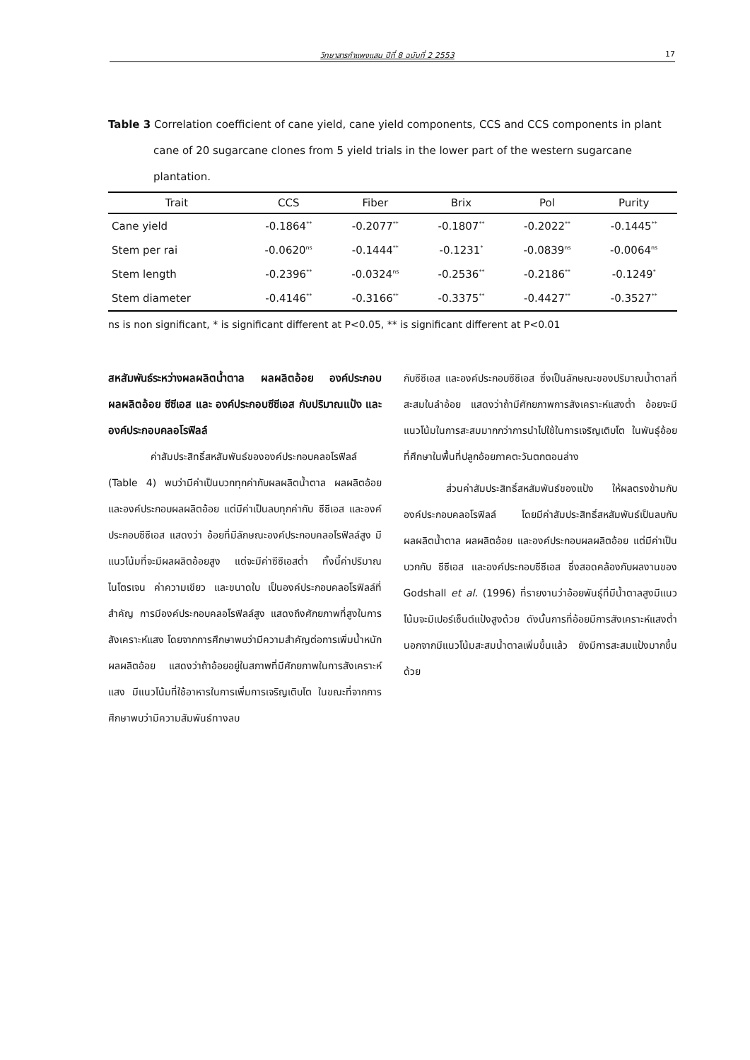วิทยาสารกำแพงแสน ปีที่ 8 ฉบับที่ 2 2553 17
Table 3 Correlation coefficient of cane yield, cane yield components, CCS and CCS components in plant cane of 20 sugarcane clones from 5 yield trials in the lower part of the western sugarcane plantation.
| Trait | CCS | Fiber | Brix | Pol | Purity |
| --- | --- | --- | --- | --- | --- |
| Cane yield | -0.1864<sup>**</sup> | -0.2077<sup>**</sup> | -0.1807<sup>**</sup> | -0.2022<sup>**</sup> | -0.1445<sup>**</sup> |
| Stem per rai | -0.0620<sup>ns</sup> | -0.1444<sup>**</sup> | -0.1231<sup>*</sup> | -0.0839<sup>ns</sup> | -0.0064<sup>ns</sup> |
| Stem length | -0.2396<sup>**</sup> | -0.0324<sup>ns</sup> | -0.2536<sup>**</sup> | -0.2186<sup>**</sup> | -0.1249<sup>*</sup> |
| Stem diameter | -0.4146<sup>**</sup> | -0.3166<sup>**</sup> | -0.3375<sup>**</sup> | -0.4427<sup>**</sup> | -0.3527<sup>**</sup> |
ns is non significant, * is significant different at P<0.05, ** is significant different at P<0.01
สหสัมพันธ์ระหว่างผลผลิตน้ำตาล ผลผลิตอ้อย องค์ประกอบผลผลิตอ้อย ซีซีเอส และ องค์ประกอบซีซีเอส กับปริมาณแป้ง และ องค์ประกอบคลอโรฟิลล์
ค่าสัมประสิทธิ์สหสัมพันธ์ขององค์ประกอบคลอโรฟิลล์ (Table 4) พบว่ามีค่าเป็นบวกทุกค่ากับผลผลิตน้ำตาล ผลผลิตอ้อย และองค์ประกอบผลผลิตอ้อย แต่มีค่าเป็นลบทุกค่ากับ ซีซีเอส และองค์ประกอบซีซีเอส แสดงว่า อ้อยที่มีลักษณะองค์ประกอบคลอโรฟิลล์สูง มีแนวโน้มที่จะมีผลผลิตอ้อยสูง แต่จะมีค่าซีซีเอสต่ำ ทั้งนี้ค่าปริมาณไนโตรเจน ค่าความเขียว และขนาดใบ เป็นองค์ประกอบคลอโรฟิลล์ที่สำคัญ การมีองค์ประกอบคลอโรฟิลล์สูง แสดงถึงศักยภาพที่สูงในการสังเคราะห์แสง โดยจากการศึกษาพบว่ามีความสำคัญต่อการเพิ่มน้ำหนักผลผลิตอ้อย แสดงว่าถ้าอ้อยอยู่ในสภาพที่มีศักยภาพในการสังเคราะห์แสง มีแนวโน้มที่ใช้อาหารในการเพิ่มการเจริญเติบโต ในขณะที่จากการศึกษาพบว่ามีความสัมพันธ์ทางลบ
กับซีซีเอส และองค์ประกอบซีซีเอส ซึ่งเป็นลักษณะของปริมาณน้ำตาลที่สะสมในลำอ้อย แสดงว่าถ้ามีศักยภาพการสังเคราะห์แสงต่ำ อ้อยจะมีแนวโน้มในการสะสมมากกว่าการนำไปใช้ในการเจริญเติบโต ในพันธุ์อ้อยที่ศึกษาในพื้นที่ปลูกอ้อยภาคตะวันตกตอนล่าง
ส่วนค่าสัมประสิทธิ์สหสัมพันธ์ของแป้ง ให้ผลตรงข้ามกับองค์ประกอบคลอโรฟิลล์ โดยมีค่าสัมประสิทธิ์สหสัมพันธ์เป็นลบกับผลผลิตน้ำตาล ผลผลิตอ้อย และองค์ประกอบผลผลิตอ้อย แต่มีค่าเป็นบวกกับ ซีซีเอส และองค์ประกอบซีซีเอส ซึ่งสอดคล้องกับผลงานของ Godshall et al. (1996) ที่รายงานว่าอ้อยพันธุ์ที่มีน้ำตาลสูงมีแนวโน้มจะมีเปอร์เซ็นต์แป้งสูงด้วย ดังนั้นการที่อ้อยมีการสังเคราะห์แสงต่ำ นอกจากมีแนวโน้มสะสมน้ำตาลเพิ่มขึ้นแล้ว ยังมีการสะสมแป้งมากขึ้นด้วย